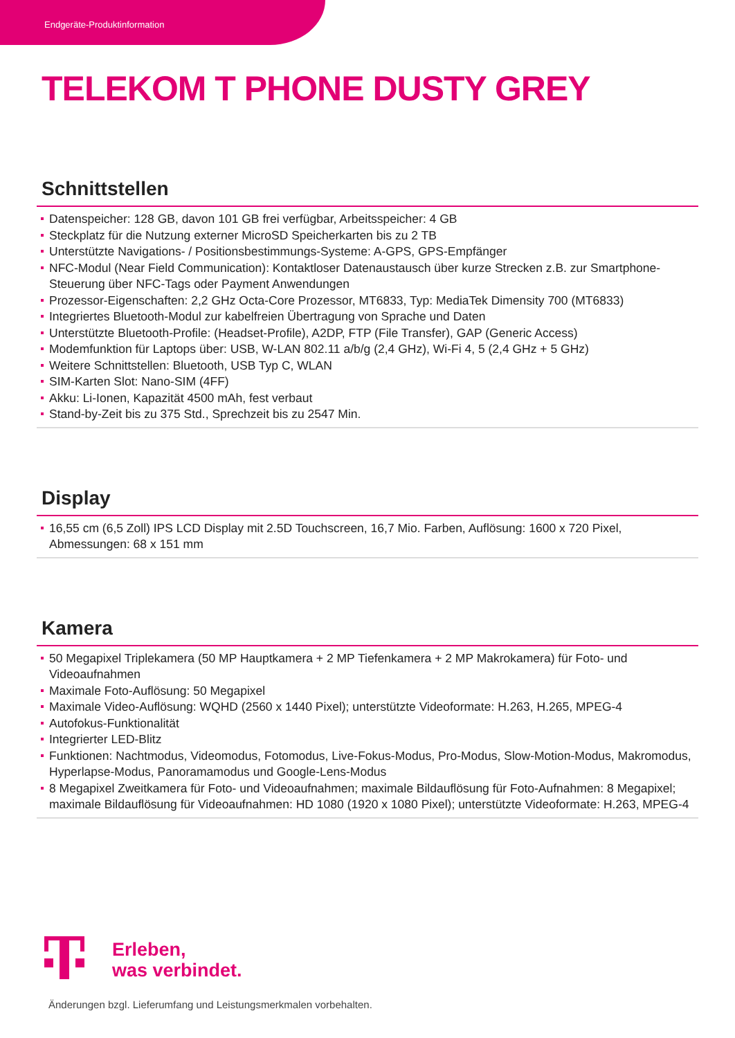Endgeräte-Produktinformation
TELEKOM T PHONE DUSTY GREY
Schnittstellen
Datenspeicher: 128 GB, davon 101 GB frei verfügbar, Arbeitsspeicher: 4 GB
Steckplatz für die Nutzung externer MicroSD Speicherkarten bis zu 2 TB
Unterstützte Navigations- / Positionsbestimmungs-Systeme: A-GPS, GPS-Empfänger
NFC-Modul (Near Field Communication): Kontaktloser Datenaustausch über kurze Strecken z.B. zur Smartphone-Steuerung über NFC-Tags oder Payment Anwendungen
Prozessor-Eigenschaften: 2,2 GHz Octa-Core Prozessor, MT6833, Typ: MediaTek Dimensity 700 (MT6833)
Integriertes Bluetooth-Modul zur kabelfreien Übertragung von Sprache und Daten
Unterstützte Bluetooth-Profile: (Headset-Profile), A2DP, FTP (File Transfer), GAP (Generic Access)
Modemfunktion für Laptops über: USB, W-LAN 802.11 a/b/g (2,4 GHz), Wi-Fi 4, 5 (2,4 GHz + 5 GHz)
Weitere Schnittstellen: Bluetooth, USB Typ C, WLAN
SIM-Karten Slot: Nano-SIM (4FF)
Akku: Li-Ionen, Kapazität 4500 mAh, fest verbaut
Stand-by-Zeit bis zu 375 Std., Sprechzeit bis zu 2547 Min.
Display
16,55 cm (6,5 Zoll) IPS LCD Display mit 2.5D Touchscreen, 16,7 Mio. Farben, Auflösung: 1600 x 720 Pixel, Abmessungen: 68 x 151 mm
Kamera
50 Megapixel Triplekamera (50 MP Hauptkamera + 2 MP Tiefenkamera + 2 MP Makrokamera) für Foto- und Videoaufnahmen
Maximale Foto-Auflösung: 50 Megapixel
Maximale Video-Auflösung: WQHD (2560 x 1440 Pixel); unterstützte Videoformate: H.263, H.265, MPEG-4
Autofokus-Funktionalität
Integrierter LED-Blitz
Funktionen: Nachtmodus, Videomodus, Fotomodus, Live-Fokus-Modus, Pro-Modus, Slow-Motion-Modus, Makromodus, Hyperlapse-Modus, Panoramamodus und Google-Lens-Modus
8 Megapixel Zweitkamera für Foto- und Videoaufnahmen; maximale Bildauflösung für Foto-Aufnahmen: 8 Megapixel; maximale Bildauflösung für Videoaufnahmen: HD 1080 (1920 x 1080 Pixel); unterstützte Videoformate: H.263, MPEG-4
Erleben,
was verbindet.
Änderungen bzgl. Lieferumfang und Leistungsmerkmalen vorbehalten.